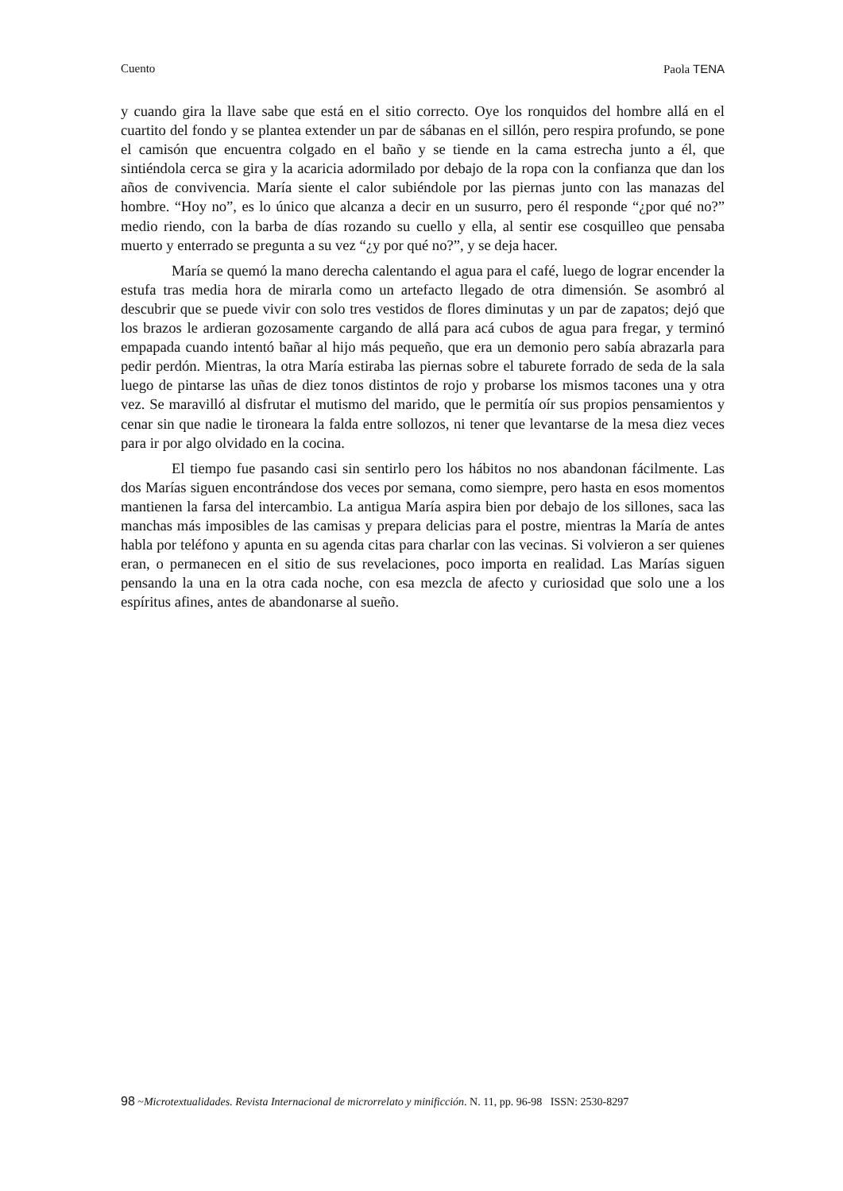Cuento Paola TENA
y cuando gira la llave sabe que está en el sitio correcto. Oye los ronquidos del hombre allá en el cuartito del fondo y se plantea extender un par de sábanas en el sillón, pero respira profundo, se pone el camisón que encuentra colgado en el baño y se tiende en la cama estrecha junto a él, que sintiéndola cerca se gira y la acaricia adormilado por debajo de la ropa con la confianza que dan los años de convivencia. María siente el calor subiéndole por las piernas junto con las manazas del hombre. “Hoy no”, es lo único que alcanza a decir en un susurro, pero él responde “¿por qué no?” medio riendo, con la barba de días rozando su cuello y ella, al sentir ese cosquilleo que pensaba muerto y enterrado se pregunta a su vez “¿y por qué no?”, y se deja hacer.
María se quemó la mano derecha calentando el agua para el café, luego de lograr encender la estufa tras media hora de mirarla como un artefacto llegado de otra dimensión. Se asombró al descubrir que se puede vivir con solo tres vestidos de flores diminutas y un par de zapatos; dejó que los brazos le ardieran gozosamente cargando de allá para acá cubos de agua para fregar, y terminó empapada cuando intentó bañar al hijo más pequeño, que era un demonio pero sabía abrazarla para pedir perdón. Mientras, la otra María estiraba las piernas sobre el taburete forrado de seda de la sala luego de pintarse las uñas de diez tonos distintos de rojo y probarse los mismos tacones una y otra vez. Se maravilló al disfrutar el mutismo del marido, que le permitía oír sus propios pensamientos y cenar sin que nadie le tironeara la falda entre sollozos, ni tener que levantarse de la mesa diez veces para ir por algo olvidado en la cocina.
El tiempo fue pasando casi sin sentirlo pero los hábitos no nos abandonan fácilmente. Las dos Marías siguen encontrándose dos veces por semana, como siempre, pero hasta en esos momentos mantienen la farsa del intercambio. La antigua María aspira bien por debajo de los sillones, saca las manchas más imposibles de las camisas y prepara delicias para el postre, mientras la María de antes habla por teléfono y apunta en su agenda citas para charlar con las vecinas. Si volvieron a ser quienes eran, o permanecen en el sitio de sus revelaciones, poco importa en realidad. Las Marías siguen pensando la una en la otra cada noche, con esa mezcla de afecto y curiosidad que solo une a los espíritus afines, antes de abandonarse al sueño.
98 ~Microtextualidades. Revista Internacional de microrrelato y minificción. N. 11, pp. 96-98 ISSN: 2530-8297